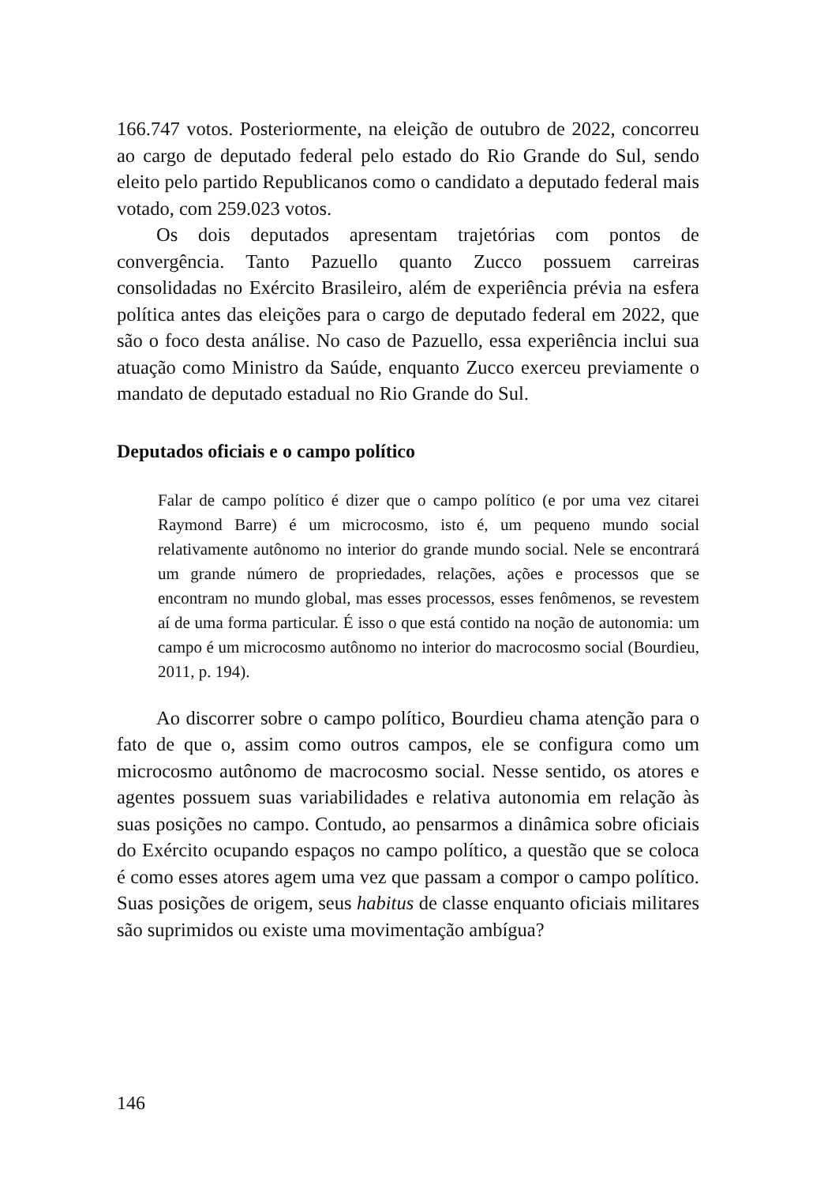166.747 votos. Posteriormente, na eleição de outubro de 2022, concorreu ao cargo de deputado federal pelo estado do Rio Grande do Sul, sendo eleito pelo partido Republicanos como o candidato a deputado federal mais votado, com 259.023 votos.
Os dois deputados apresentam trajetórias com pontos de convergência. Tanto Pazuello quanto Zucco possuem carreiras consolidadas no Exército Brasileiro, além de experiência prévia na esfera política antes das eleições para o cargo de deputado federal em 2022, que são o foco desta análise. No caso de Pazuello, essa experiência inclui sua atuação como Ministro da Saúde, enquanto Zucco exerceu previamente o mandato de deputado estadual no Rio Grande do Sul.
Deputados oficiais e o campo político
Falar de campo político é dizer que o campo político (e por uma vez citarei Raymond Barre) é um microcosmo, isto é, um pequeno mundo social relativamente autônomo no interior do grande mundo social. Nele se encontrará um grande número de propriedades, relações, ações e processos que se encontram no mundo global, mas esses processos, esses fenômenos, se revestem aí de uma forma particular. É isso o que está contido na noção de autonomia: um campo é um microcosmo autônomo no interior do macrocosmo social (Bourdieu, 2011, p. 194).
Ao discorrer sobre o campo político, Bourdieu chama atenção para o fato de que o, assim como outros campos, ele se configura como um microcosmo autônomo de macrocosmo social. Nesse sentido, os atores e agentes possuem suas variabilidades e relativa autonomia em relação às suas posições no campo. Contudo, ao pensarmos a dinâmica sobre oficiais do Exército ocupando espaços no campo político, a questão que se coloca é como esses atores agem uma vez que passam a compor o campo político. Suas posições de origem, seus habitus de classe enquanto oficiais militares são suprimidos ou existe uma movimentação ambígua?
146